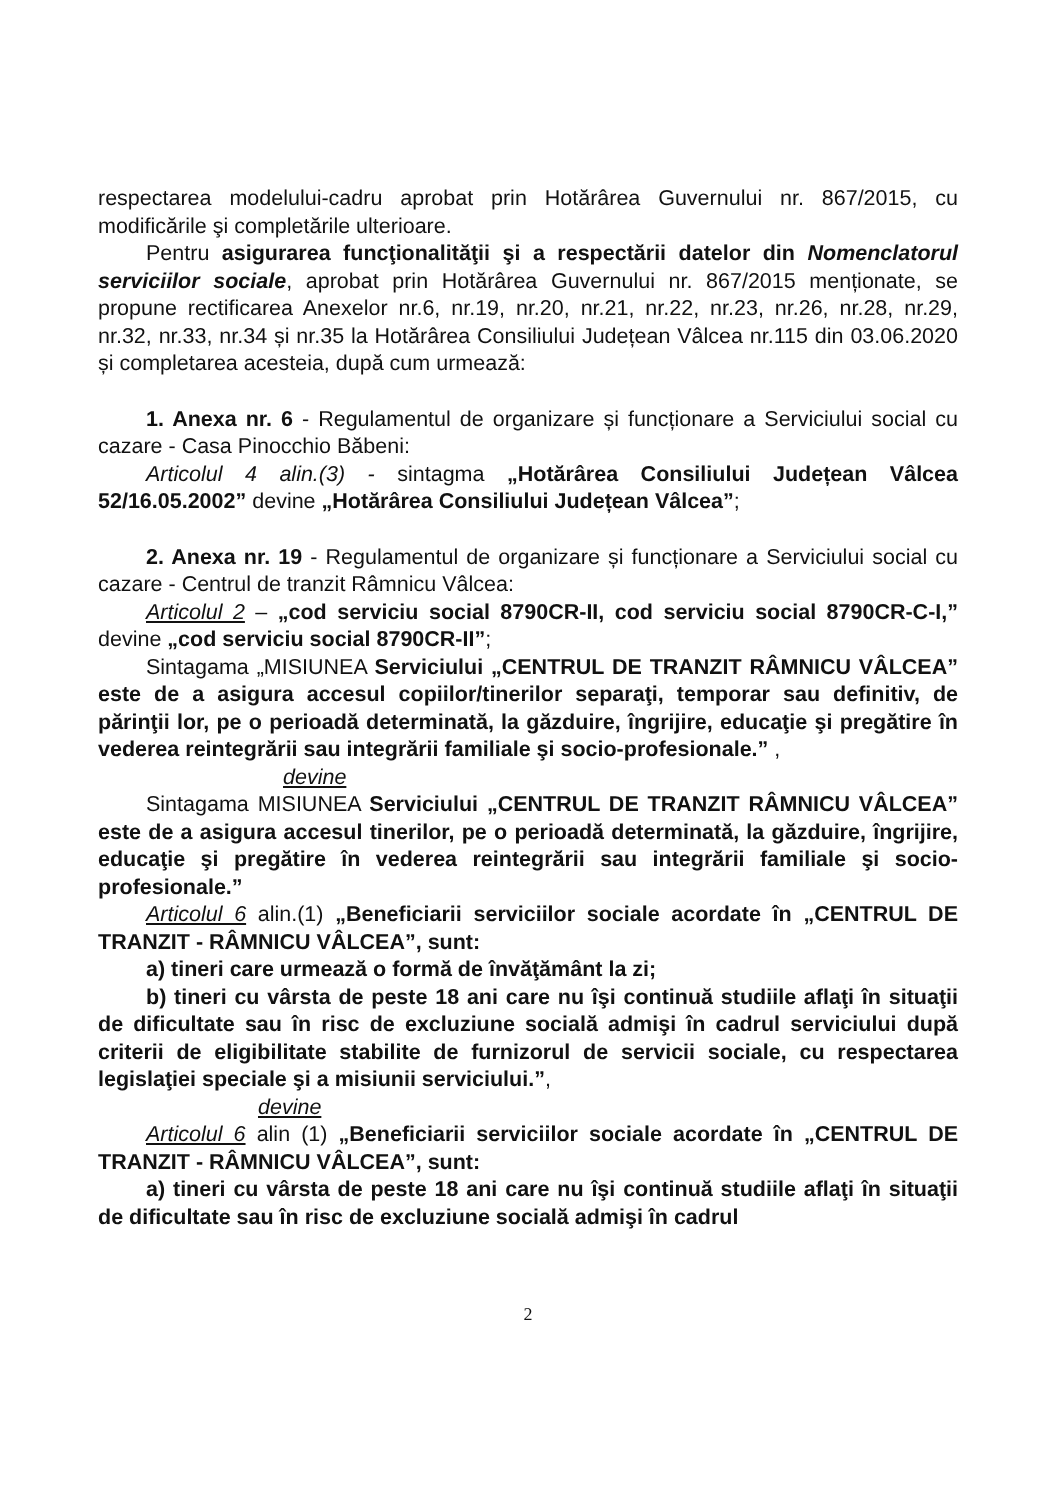respectarea modelului-cadru aprobat prin Hotărârea Guvernului nr. 867/2015, cu modificările şi completările ulterioare.
Pentru asigurarea funcţionalităţii şi a respectării datelor din Nomenclatorul serviciilor sociale, aprobat prin Hotărârea Guvernului nr. 867/2015 menționate, se propune rectificarea Anexelor nr.6, nr.19, nr.20, nr.21, nr.22, nr.23, nr.26, nr.28, nr.29, nr.32, nr.33, nr.34 și nr.35 la Hotărârea Consiliului Județean Vâlcea nr.115 din 03.06.2020 și completarea acesteia, după cum urmează:
1. Anexa nr. 6 - Regulamentul de organizare și funcționare a Serviciului social cu cazare - Casa Pinocchio Băbeni:
Articolul 4 alin.(3) - sintagma „Hotărârea Consiliului Județean Vâlcea 52/16.05.2002” devine „Hotărârea Consiliului Județean Vâlcea”;
2. Anexa nr. 19 - Regulamentul de organizare și funcționare a Serviciului social cu cazare - Centrul de tranzit Râmnicu Vâlcea:
Articolul 2 – „cod serviciu social 8790CR-II, cod serviciu social 8790CR-C-I,” devine „cod serviciu social 8790CR-II”;
Sintagama „MISIUNEA Serviciului „CENTRUL DE TRANZIT RÂMNICU VÂLCEA” este de a asigura accesul copiilor/tinerilor separaţi, temporar sau definitiv, de părinţii lor, pe o perioadă determinată, la găzduire, îngrijire, educaţie şi pregătire în vederea reintegrării sau integrării familiale şi socio-profesionale.” ,
devine
Sintagama MISIUNEA Serviciului „CENTRUL DE TRANZIT RÂMNICU VÂLCEA” este de a asigura accesul tinerilor, pe o perioadă determinată, la găzduire, îngrijire, educaţie şi pregătire în vederea reintegrării sau integrării familiale şi socio-profesionale.”
Articolul 6 alin.(1) „Beneficiarii serviciilor sociale acordate în „CENTRUL DE TRANZIT - RÂMNICU VÂLCEA”, sunt:
a) tineri care urmează o formă de învăţământ la zi;
b) tineri cu vârsta de peste 18 ani care nu îşi continuă studiile aflaţi în situaţii de dificultate sau în risc de excluziune socială admişi în cadrul serviciului după criterii de eligibilitate stabilite de furnizorul de servicii sociale, cu respectarea legislaţiei speciale şi a misiunii serviciului.”,
devine
Articolul 6 alin (1) „Beneficiarii serviciilor sociale acordate în „CENTRUL DE TRANZIT - RÂMNICU VÂLCEA”, sunt:
a) tineri cu vârsta de peste 18 ani care nu îşi continuă studiile aflaţi în situaţii de dificultate sau în risc de excluziune socială admişi în cadrul
2